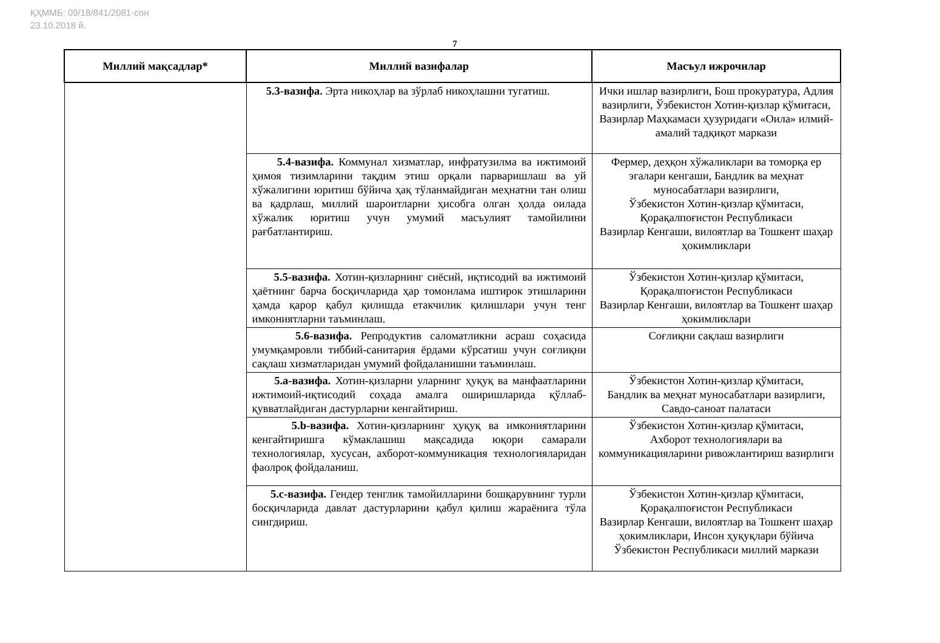ҚҲММБ: 09/18/841/2081-сон
23.10.2018 й.
7
| Миллий мақсадлар* | Миллий вазифалар | Масъул ижрочилар |
| --- | --- | --- |
| | 5.3-вазифа. Эрта никоҳлар ва зўрлаб никоҳлашни тугатиш. | Ички ишлар вазирлиги, Бош прокуратура, Адлия вазирлиги, Ўзбекистон Хотин-қизлар қўмитаси, Вазирлар Маҳкамаси ҳузуридаги «Оила» илмий-амалий тадқиқот маркази |
| | 5.4-вазифа. Коммунал хизматлар, инфратузилма ва ижтимоий ҳимоя тизимларини тақдим этиш орқали парваришлаш ва уй хўжалигини юритиш бўйича ҳақ тўланмайдиган меҳнатни тан олиш ва қадрлаш, миллий шароитларни ҳисобга олган ҳолда оилада хўжалик юритиш учун умумий масъулият тамойилини рағбатлантириш. | Фермер, деҳқон хўжаликлари ва томорқа ер эгалари кенгаши, Бандлик ва меҳнат муносабатлари вазирлиги, Ўзбекистон Хотин-қизлар қўмитаси, Қорақалпоғистон Республикаси Вазирлар Кенгаши, вилоятлар ва Тошкент шаҳар ҳокимликлари |
| | 5.5-вазифа. Хотин-қизларнинг сиёсий, иқтисодий ва ижтимоий ҳаётнинг барча босқичларида ҳар томонлама иштирок этишларини ҳамда қарор қабул қилишда етакчилик қилишлари учун тенг имкониятларни таъминлаш. | Ўзбекистон Хотин-қизлар қўмитаси, Қорақалпоғистон Республикаси Вазирлар Кенгаши, вилоятлар ва Тошкент шаҳар ҳокимликлари |
| | 5.6-вазифа. Репродуктив саломатликни асраш соҳасида умумқамровли тиббий-санитария ёрдами кўрсатиш учун соғлиқни сақлаш хизматларидан умумий фойдаланишни таъминлаш. | Соғлиқни сақлаш вазирлиги |
| | 5.а-вазифа. Хотин-қизларни уларнинг ҳуқуқ ва манфаатларини ижтимоий-иқтисодий соҳада амалга оширишларида қўллаб-қувватлайдиган дастурларни кенгайтириш. | Ўзбекистон Хотин-қизлар қўмитаси, Бандлик ва меҳнат муносабатлари вазирлиги, Савдо-саноат палатаси |
| | 5.b-вазифа. Хотин-қизларнинг ҳуқуқ ва имкониятларини кенгайтиришга кўмаклашиш мақсадида юқори самарали технологиялар, хусусан, ахборот-коммуникация технологияларидан фаолроқ фойдаланиш. | Ўзбекистон Хотин-қизлар қўмитаси, Ахборот технологиялари ва коммуникацияларини ривожлантириш вазирлиги |
| | 5.с-вазифа. Гендер тенглик тамойилларини бошқарувнинг турли босқичларида давлат дастурларини қабул қилиш жараёнига тўла сингдириш. | Ўзбекистон Хотин-қизлар қўмитаси, Қорақалпоғистон Республикаси Вазирлар Кенгаши, вилоятлар ва Тошкент шаҳар ҳокимликлари, Инсон ҳуқуқлари бўйича Ўзбекистон Республикаси миллий маркази |